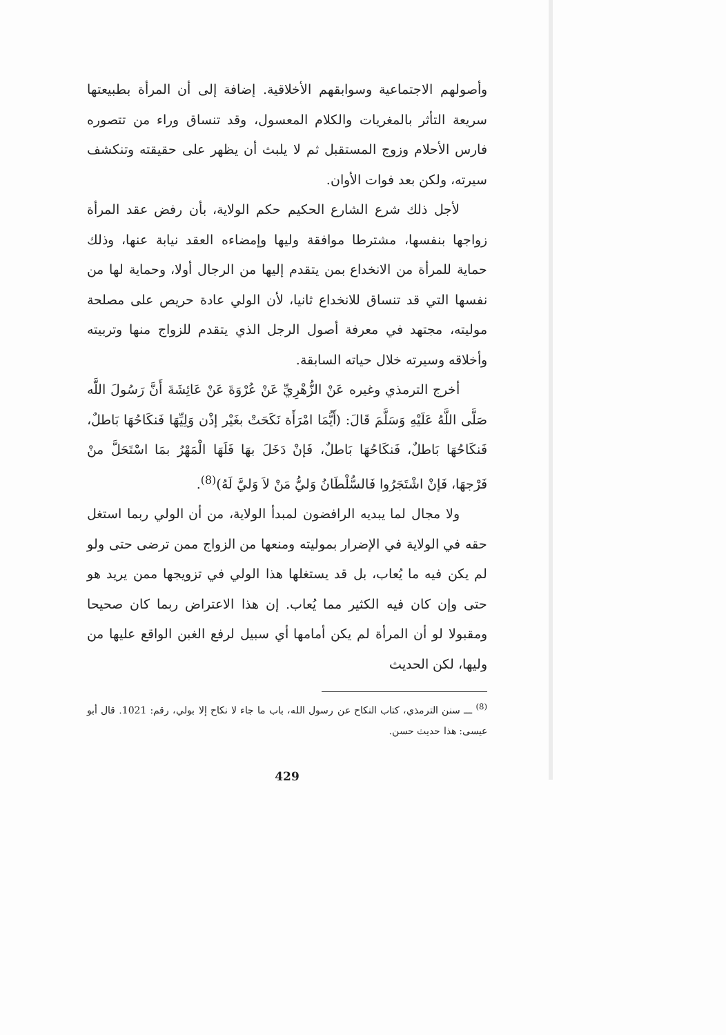وأصولهم الاجتماعية وسوابقهم الأخلاقية. إضافة إلى أن المرأة بطبيعتها سريعة التأثر بالمغريات والكلام المعسول، وقد تنساق وراء من تتصوره فارس الأحلام وزوج المستقبل ثم لا يلبث أن يظهر على حقيقته وتنكشف سيرته، ولكن بعد فوات الأوان.
لأجل ذلك شرع الشارع الحكيم حكم الولاية، بأن رفض عقد المرأة زواجها بنفسها، مشترطا موافقة وليها وإمضاءه العقد نيابة عنها، وذلك حماية للمرأة من الانخداع بمن يتقدم إليها من الرجال أولا، وحماية لها من نفسها التي قد تنساق للانخداع ثانيا، لأن الولي عادة حريص على مصلحة موليته، مجتهد في معرفة أصول الرجل الذي يتقدم للزواج منها وتربيته وأخلاقه وسيرته خلال حياته السابقة.
أخرج الترمذي وغيره عَنْ الزُّهْرِيِّ عَنْ عُرْوَةَ عَنْ عَائِشَةَ أَنَّ رَسُولَ اللَّه صَلَّى اللَّهُ عَلَيْهِ وَسَلَّمَ قَالَ: (أَيُّمَا امْرَأَة نَكَحَتْ بغَيْر إذْن وَلِيِّهَا فَنكَاحُهَا بَاطلٌ، فَنكَاحُهَا بَاطلٌ، فَنكَاحُهَا بَاطلٌ، فَإنْ دَخَلَ بهَا فَلَهَا الْمَهْرُ بمَا اسْتَحَلَّ منْ فَرْجهَا، فَإنْ اشْتَجَرُوا فَالسُّلْطَانُ وَليُّ مَنْ لاَ وَليَّ لَهُ)<sup>(8)</sup>.
ولا مجال لما يبديه الرافضون لمبدأ الولاية، من أن الولي ربما استغل حقه في الولاية في الإضرار بموليته ومنعها من الزواج ممن ترضى حتى ولو لم يكن فيه ما يُعاب، بل قد يستغلها هذا الولي في تزويجها ممن يريد هو حتى وإن كان فيه الكثير مما يُعاب. إن هذا الاعتراض ربما كان صحيحا ومقبولا لو أن المرأة لم يكن أمامها أي سبيل لرفع الغبن الواقع عليها من وليها، لكن الحديث
<sup>(8)</sup> ـــ سنن الترمذي، كتاب النكاح عن رسول الله، باب ما جاء لا نكاح إلا بولي، رقم: 1021. قال أبو عيسى: هذا حديث حسن.
429